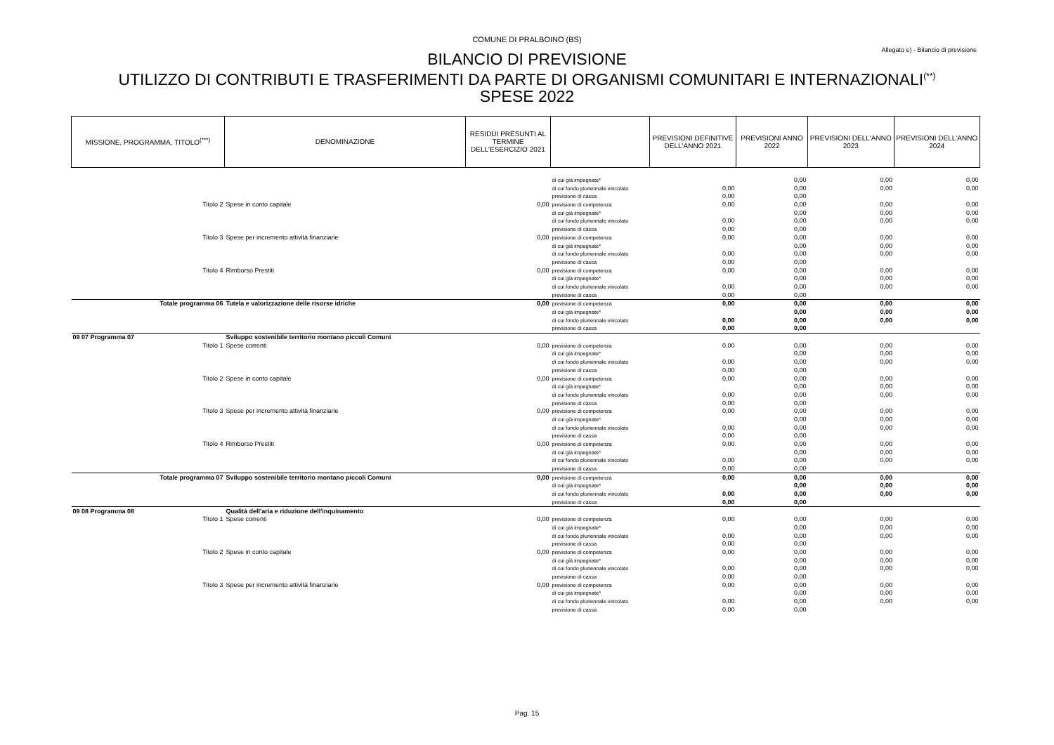COMUNE DI PRALBOINO (BS)
Allegato e) - Bilancio di previsione
BILANCIO DI PREVISIONE
UTILIZZO DI CONTRIBUTI E TRASFERIMENTI DA PARTE DI ORGANISMI COMUNITARI E INTERNAZIONALI<sup>(**)</sup>
SPESE 2022
| MISSIONE, PROGRAMMA, TITOLO<sup>(***)</sup> | DENOMINAZIONE | RESIDUI PRESUNTI AL TERMINE DELL'ESERCIZIO 2021 | | PREVISIONI DEFINITIVE DELL'ANNO 2021 | PREVISIONI ANNO 2022 | PREVISIONI DELL'ANNO 2023 | PREVISIONI DELL'ANNO 2024 |
| --- | --- | --- | --- | --- | --- | --- | --- |
| | | | di cui già impegnate* | | 0,00 | 0,00 | 0,00 |
| | | | di cui fondo pluriennale vincolato | 0,00 | 0,00 | 0,00 | 0,00 |
| | | | previsione di cassa | 0,00 | 0,00 | | |
| Titolo 2 | Spese in conto capitale | 0,00 | previsione di competenza | 0,00 | 0,00 | 0,00 | 0,00 |
| | | | di cui già impegnate* | | 0,00 | 0,00 | 0,00 |
| | | | di cui fondo pluriennale vincolato | 0,00 | 0,00 | 0,00 | 0,00 |
| | | | previsione di cassa | 0,00 | 0,00 | | |
| Titolo 3 | Spese per incremento attività finanziarie | 0,00 | previsione di competenza | 0,00 | 0,00 | 0,00 | 0,00 |
| | | | di cui già impegnate* | | 0,00 | 0,00 | 0,00 |
| | | | di cui fondo pluriennale vincolato | 0,00 | 0,00 | 0,00 | 0,00 |
| | | | previsione di cassa | 0,00 | 0,00 | | |
| Titolo 4 | Rimborso Prestiti | 0,00 | previsione di competenza | 0,00 | 0,00 | 0,00 | 0,00 |
| | | | di cui già impegnate* | | 0,00 | 0,00 | 0,00 |
| | | | di cui fondo pluriennale vincolato | 0,00 | 0,00 | 0,00 | 0,00 |
| | | | previsione di cassa | 0,00 | 0,00 | | |
| Totale programma 06 | Tutela e valorizzazione delle risorse idriche | 0,00 | previsione di competenza | 0,00 | 0,00 | 0,00 | 0,00 |
| | | | di cui già impegnate* | | 0,00 | 0,00 | 0,00 |
| | | | di cui fondo pluriennale vincolato | 0,00 | 0,00 | 0,00 | 0,00 |
| | | | previsione di cassa | 0,00 | 0,00 | | |
| 09 07 Programma 07 | Sviluppo sostenibile territorio montano piccoli Comuni | | | | | | |
| Titolo 1 | Spese correnti | 0,00 | previsione di competenza | 0,00 | 0,00 | 0,00 | 0,00 |
| | | | di cui già impegnate* | | 0,00 | 0,00 | 0,00 |
| | | | di cui fondo pluriennale vincolato | 0,00 | 0,00 | 0,00 | 0,00 |
| | | | previsione di cassa | 0,00 | 0,00 | | |
| Titolo 2 | Spese in conto capitale | 0,00 | previsione di competenza | 0,00 | 0,00 | 0,00 | 0,00 |
| | | | di cui già impegnate* | | 0,00 | 0,00 | 0,00 |
| | | | di cui fondo pluriennale vincolato | 0,00 | 0,00 | 0,00 | 0,00 |
| | | | previsione di cassa | 0,00 | 0,00 | | |
| Titolo 3 | Spese per incremento attività finanziarie | 0,00 | previsione di competenza | 0,00 | 0,00 | 0,00 | 0,00 |
| | | | di cui già impegnate* | | 0,00 | 0,00 | 0,00 |
| | | | di cui fondo pluriennale vincolato | 0,00 | 0,00 | 0,00 | 0,00 |
| | | | previsione di cassa | 0,00 | 0,00 | | |
| Titolo 4 | Rimborso Prestiti | 0,00 | previsione di competenza | 0,00 | 0,00 | 0,00 | 0,00 |
| | | | di cui già impegnate* | | 0,00 | 0,00 | 0,00 |
| | | | di cui fondo pluriennale vincolato | 0,00 | 0,00 | 0,00 | 0,00 |
| | | | previsione di cassa | 0,00 | 0,00 | | |
| Totale programma 07 | Sviluppo sostenibile territorio montano piccoli Comuni | 0,00 | previsione di competenza | 0,00 | 0,00 | 0,00 | 0,00 |
| | | | di cui già impegnate* | | 0,00 | 0,00 | 0,00 |
| | | | di cui fondo pluriennale vincolato | 0,00 | 0,00 | 0,00 | 0,00 |
| | | | previsione di cassa | 0,00 | 0,00 | | |
| 09 08 Programma 08 | Qualità dell'aria e riduzione dell'inquinamento | | | | | | |
| Titolo 1 | Spese correnti | 0,00 | previsione di competenza | 0,00 | 0,00 | 0,00 | 0,00 |
| | | | di cui già impegnate* | | 0,00 | 0,00 | 0,00 |
| | | | di cui fondo pluriennale vincolato | 0,00 | 0,00 | 0,00 | 0,00 |
| | | | previsione di cassa | 0,00 | 0,00 | | |
| Titolo 2 | Spese in conto capitale | 0,00 | previsione di competenza | 0,00 | 0,00 | 0,00 | 0,00 |
| | | | di cui già impegnate* | | 0,00 | 0,00 | 0,00 |
| | | | di cui fondo pluriennale vincolato | 0,00 | 0,00 | 0,00 | 0,00 |
| | | | previsione di cassa | 0,00 | 0,00 | | |
| Titolo 3 | Spese per incremento attività finanziarie | 0,00 | previsione di competenza | 0,00 | 0,00 | 0,00 | 0,00 |
| | | | di cui già impegnate* | | 0,00 | 0,00 | 0,00 |
| | | | di cui fondo pluriennale vincolato | 0,00 | 0,00 | 0,00 | 0,00 |
| | | | previsione di cassa | 0,00 | 0,00 | | |
Pag. 15